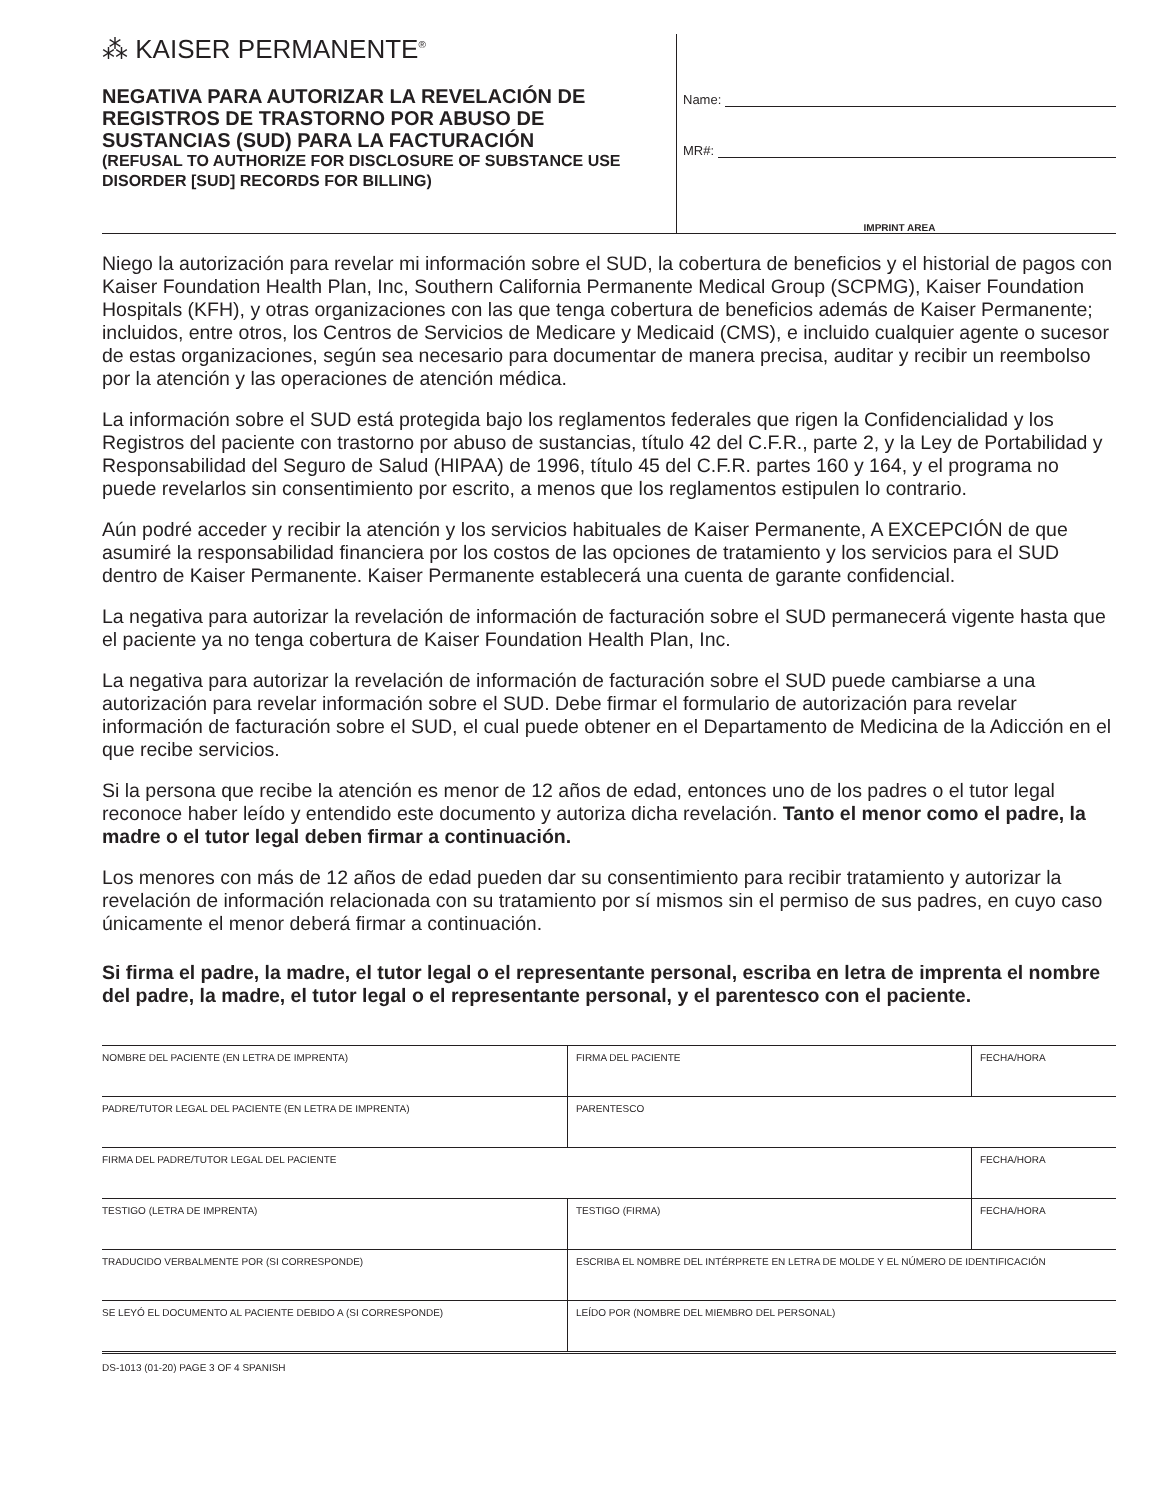⁂ KAISER PERMANENTE<sup>®</sup>
NEGATIVA PARA AUTORIZAR LA REVELACIÓN DE REGISTROS DE TRASTORNO POR ABUSO DE SUSTANCIAS (SUD) PARA LA FACTURACIÓN
(REFUSAL TO AUTHORIZE FOR DISCLOSURE OF SUBSTANCE USE DISORDER [SUD] RECORDS FOR BILLING)
Name:
MR#:
IMPRINT AREA
Niego la autorización para revelar mi información sobre el SUD, la cobertura de beneficios y el historial de pagos con Kaiser Foundation Health Plan, Inc, Southern California Permanente Medical Group (SCPMG), Kaiser Foundation Hospitals (KFH), y otras organizaciones con las que tenga cobertura de beneficios además de Kaiser Permanente; incluidos, entre otros, los Centros de Servicios de Medicare y Medicaid (CMS), e incluido cualquier agente o sucesor de estas organizaciones, según sea necesario para documentar de manera precisa, auditar y recibir un reembolso por la atención y las operaciones de atención médica.
La información sobre el SUD está protegida bajo los reglamentos federales que rigen la Confidencialidad y los Registros del paciente con trastorno por abuso de sustancias, título 42 del C.F.R., parte 2, y la Ley de Portabilidad y Responsabilidad del Seguro de Salud (HIPAA) de 1996, título 45 del C.F.R. partes 160 y 164, y el programa no puede revelarlos sin consentimiento por escrito, a menos que los reglamentos estipulen lo contrario.
Aún podré acceder y recibir la atención y los servicios habituales de Kaiser Permanente, A EXCEPCIÓN de que asumiré la responsabilidad financiera por los costos de las opciones de tratamiento y los servicios para el SUD dentro de Kaiser Permanente. Kaiser Permanente establecerá una cuenta de garante confidencial.
La negativa para autorizar la revelación de información de facturación sobre el SUD permanecerá vigente hasta que el paciente ya no tenga cobertura de Kaiser Foundation Health Plan, Inc.
La negativa para autorizar la revelación de información de facturación sobre el SUD puede cambiarse a una autorización para revelar información sobre el SUD. Debe firmar el formulario de autorización para revelar información de facturación sobre el SUD, el cual puede obtener en el Departamento de Medicina de la Adicción en el que recibe servicios.
Si la persona que recibe la atención es menor de 12 años de edad, entonces uno de los padres o el tutor legal reconoce haber leído y entendido este documento y autoriza dicha revelación. Tanto el menor como el padre, la madre o el tutor legal deben firmar a continuación.
Los menores con más de 12 años de edad pueden dar su consentimiento para recibir tratamiento y autorizar la revelación de información relacionada con su tratamiento por sí mismos sin el permiso de sus padres, en cuyo caso únicamente el menor deberá firmar a continuación.
Si firma el padre, la madre, el tutor legal o el representante personal, escriba en letra de imprenta el nombre del padre, la madre, el tutor legal o el representante personal, y el parentesco con el paciente.
| NOMBRE DEL PACIENTE (EN LETRA DE IMPRENTA) | FIRMA DEL PACIENTE | FECHA/HORA |
| PADRE/TUTOR LEGAL DEL PACIENTE (EN LETRA DE IMPRENTA) | PARENTESCO | |
| FIRMA DEL PADRE/TUTOR LEGAL DEL PACIENTE | | FECHA/HORA |
| TESTIGO (LETRA DE IMPRENTA) | TESTIGO (FIRMA) | FECHA/HORA |
| TRADUCIDO VERBALMENTE POR (SI CORRESPONDE) | ESCRIBA EL NOMBRE DEL INTÉRPRETE EN LETRA DE MOLDE Y EL NÚMERO DE IDENTIFICACIÓN | |
| SE LEYÓ EL DOCUMENTO AL PACIENTE DEBIDO A (SI CORRESPONDE) | LEÍDO POR (NOMBRE DEL MIEMBRO DEL PERSONAL) | |
DS-1013 (01-20) PAGE 3 OF 4 SPANISH